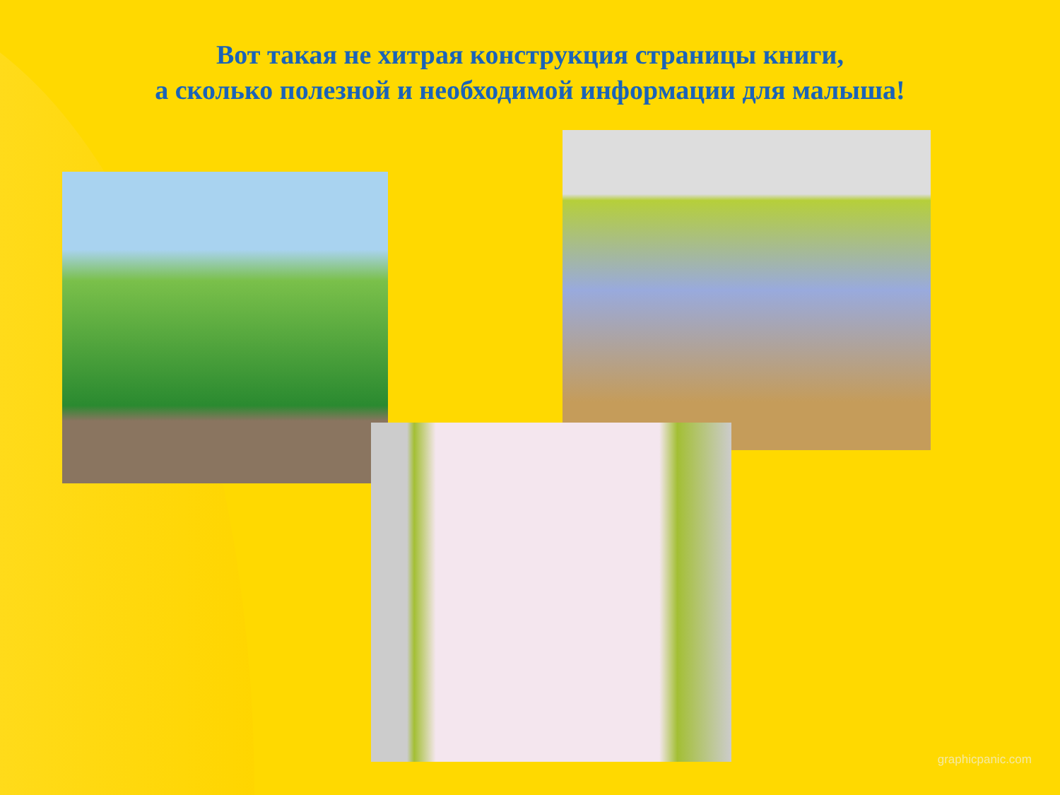Вот такая не хитрая конструкция страницы книги,
а сколько полезной и необходимой информации для малыша!
graphicpanic.com